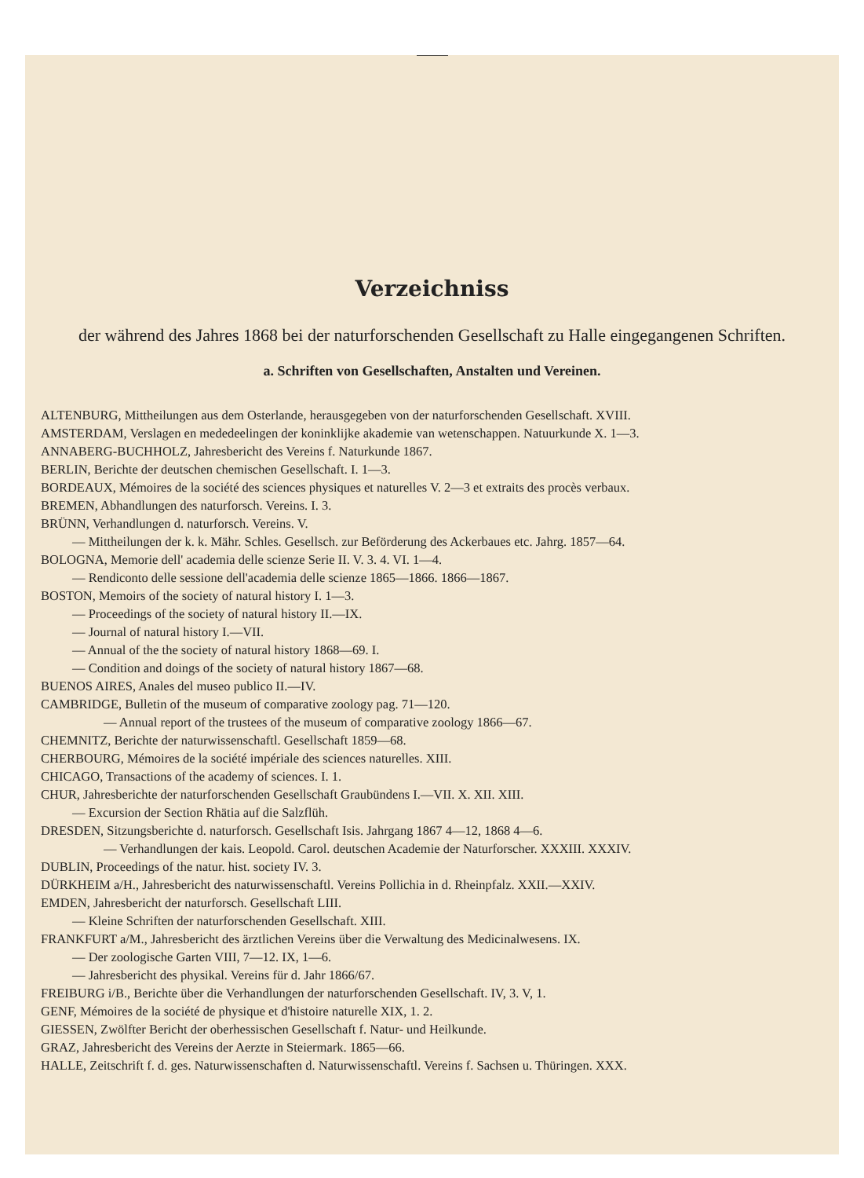Verzeichniss
der während des Jahres 1868 bei der naturforschenden Gesellschaft zu Halle eingegangenen Schriften.
a. Schriften von Gesellschaften, Anstalten und Vereinen.
ALTENBURG, Mittheilungen aus dem Osterlande, herausgegeben von der naturforschenden Gesellschaft. XVIII.
AMSTERDAM, Verslagen en mededeelingen der koninklijke akademie van wetenschappen. Natuurkunde X. 1—3.
ANNABERG-BUCHHOLZ, Jahresbericht des Vereins f. Naturkunde 1867.
BERLIN, Berichte der deutschen chemischen Gesellschaft. I. 1—3.
BORDEAUX, Mémoires de la société des sciences physiques et naturelles V. 2—3 et extraits des procès verbaux.
BREMEN, Abhandlungen des naturforsch. Vereins. I. 3.
BRÜNN, Verhandlungen d. naturforsch. Vereins. V.
— Mittheilungen der k. k. Mähr. Schles. Gesellsch. zur Beförderung des Ackerbaues etc. Jahrg. 1857—64.
BOLOGNA, Memorie dell' academia delle scienze Serie II. V. 3. 4. VI. 1—4.
— Rendiconto delle sessione dell'academia delle scienze 1865—1866. 1866—1867.
BOSTON, Memoirs of the society of natural history I. 1—3.
— Proceedings of the society of natural history II.—IX.
— Journal of natural history I.—VII.
— Annual of the the society of natural history 1868—69. I.
— Condition and doings of the society of natural history 1867—68.
BUENOS AIRES, Anales del museo publico II.—IV.
CAMBRIDGE, Bulletin of the museum of comparative zoology pag. 71—120.
— Annual report of the trustees of the museum of comparative zoology 1866—67.
CHEMNITZ, Berichte der naturwissenschaftl. Gesellschaft 1859—68.
CHERBOURG, Mémoires de la société impériale des sciences naturelles. XIII.
CHICAGO, Transactions of the academy of sciences. I. 1.
CHUR, Jahresberichte der naturforschenden Gesellschaft Graubündens I.—VII. X. XII. XIII.
— Excursion der Section Rhätia auf die Salzflüh.
DRESDEN, Sitzungsberichte d. naturforsch. Gesellschaft Isis. Jahrgang 1867 4—12, 1868 4—6.
— Verhandlungen der kais. Leopold. Carol. deutschen Academie der Naturforscher. XXXIII. XXXIV.
DUBLIN, Proceedings of the natur. hist. society IV. 3.
DÜRKHEIM a/H., Jahresbericht des naturwissenschaftl. Vereins Pollichia in d. Rheinpfalz. XXII.—XXIV.
EMDEN, Jahresbericht der naturforsch. Gesellschaft LIII.
— Kleine Schriften der naturforschenden Gesellschaft. XIII.
FRANKFURT a/M., Jahresbericht des ärztlichen Vereins über die Verwaltung des Medicinalwesens. IX.
— Der zoologische Garten VIII, 7—12. IX, 1—6.
— Jahresbericht des physikal. Vereins für d. Jahr 1866/67.
FREIBURG i/B., Berichte über die Verhandlungen der naturforschenden Gesellschaft. IV, 3. V, 1.
GENF, Mémoires de la société de physique et d'histoire naturelle XIX, 1. 2.
GIESSEN, Zwölfter Bericht der oberhessischen Gesellschaft f. Natur- und Heilkunde.
GRAZ, Jahresbericht des Vereins der Aerzte in Steiermark. 1865—66.
HALLE, Zeitschrift f. d. ges. Naturwissenschaften d. Naturwissenschaftl. Vereins f. Sachsen u. Thüringen. XXX.